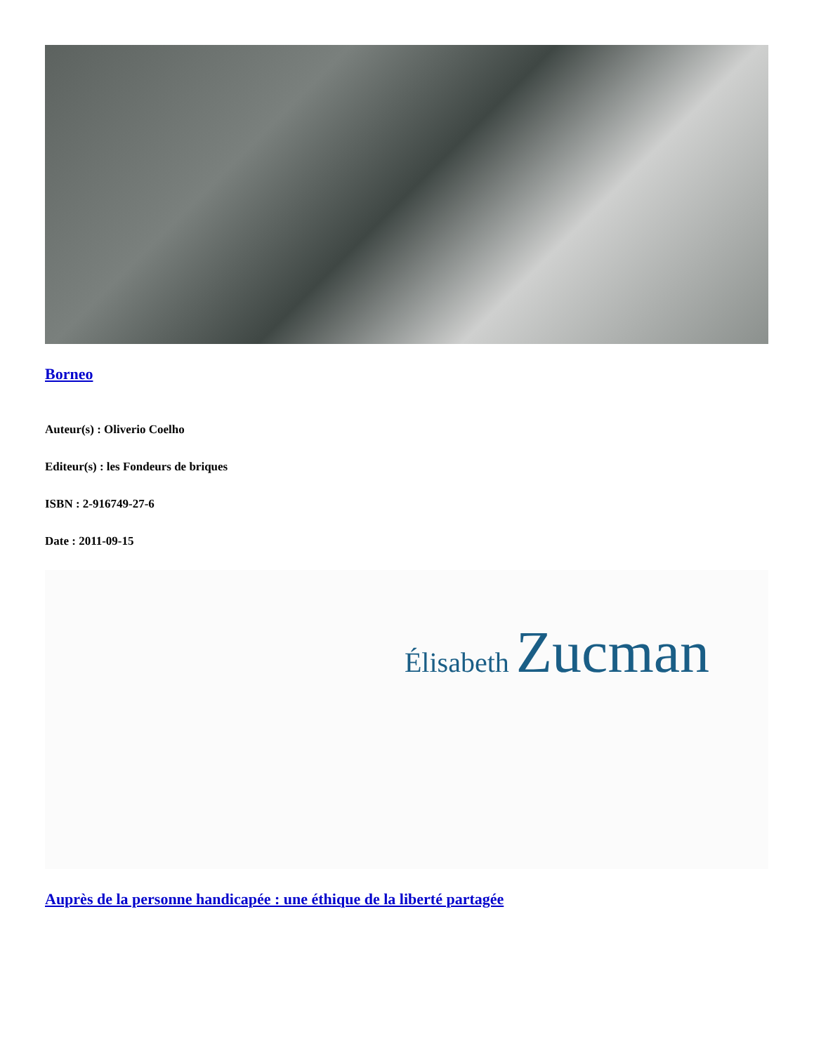Borneo
Auteur(s) : Oliverio Coelho
Editeur(s) : les Fondeurs de briques
ISBN : 2-916749-27-6
Date : 2011-09-15
Élisabeth Zucman
Auprès de la personne handicapée : une éthique de la liberté partagée